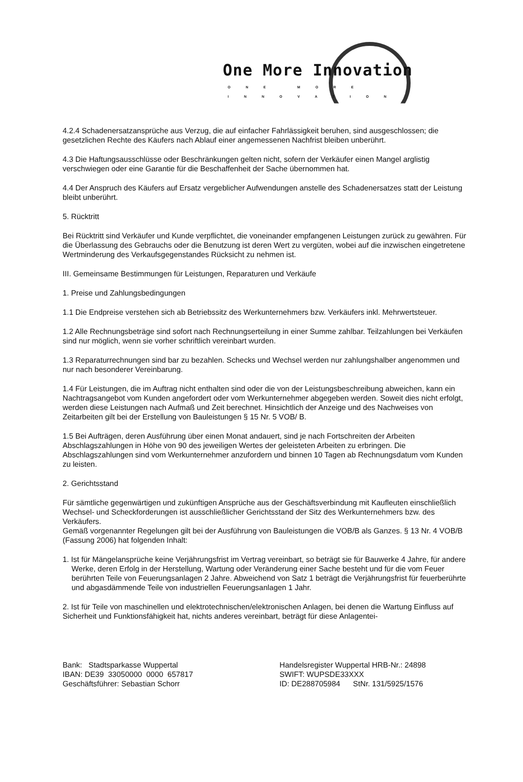One More Innovation ONE MORE INNOVATION
4.2.4 Schadenersatzansprüche aus Verzug, die auf einfacher Fahrlässigkeit beruhen, sind ausgeschlossen; die gesetzlichen Rechte des Käufers nach Ablauf einer angemessenen Nachfrist bleiben unberührt.
4.3 Die Haftungsausschlüsse oder Beschränkungen gelten nicht, sofern der Verkäufer einen Mangel arglistig verschwiegen oder eine Garantie für die Beschaffenheit der Sache übernommen hat.
4.4 Der Anspruch des Käufers auf Ersatz vergeblicher Aufwendungen anstelle des Schadenersatzes statt der Leistung bleibt unberührt.
5. Rücktritt
Bei Rücktritt sind Verkäufer und Kunde verpflichtet, die voneinander empfangenen Leistungen zurück zu gewähren. Für die Überlassung des Gebrauchs oder die Benutzung ist deren Wert zu vergüten, wobei auf die inzwischen eingetretene Wertminderung des Verkaufsgegenstandes Rücksicht zu nehmen ist.
III. Gemeinsame Bestimmungen für Leistungen, Reparaturen und Verkäufe
1. Preise und Zahlungsbedingungen
1.1 Die Endpreise verstehen sich ab Betriebssitz des Werkunternehmers bzw. Verkäufers inkl. Mehrwertsteuer.
1.2 Alle Rechnungsbeträge sind sofort nach Rechnungserteilung in einer Summe zahlbar. Teilzahlungen bei Verkäufen sind nur möglich, wenn sie vorher schriftlich vereinbart wurden.
1.3 Reparaturrechnungen sind bar zu bezahlen. Schecks und Wechsel werden nur zahlungshalber angenommen und nur nach besonderer Vereinbarung.
1.4 Für Leistungen, die im Auftrag nicht enthalten sind oder die von der Leistungsbeschreibung abweichen, kann ein Nachtragsangebot vom Kunden angefordert oder vom Werkunternehmer abgegeben werden. Soweit dies nicht erfolgt, werden diese Leistungen nach Aufmaß und Zeit berechnet. Hinsichtlich der Anzeige und des Nachweises von Zeitarbeiten gilt bei der Erstellung von Bauleistungen § 15 Nr. 5 VOB/ B.
1.5 Bei Aufträgen, deren Ausführung über einen Monat andauert, sind je nach Fortschreiten der Arbeiten Abschlagszahlungen in Höhe von 90 des jeweiligen Wertes der geleisteten Arbeiten zu erbringen. Die Abschlagszahlungen sind vom Werkunternehmer anzufordern und binnen 10 Tagen ab Rechnungsdatum vom Kunden zu leisten.
2. Gerichtsstand
Für sämtliche gegenwärtigen und zukünftigen Ansprüche aus der Geschäftsverbindung mit Kaufleuten einschließlich Wechsel- und Scheckforderungen ist ausschließlicher Gerichtsstand der Sitz des Werkunternehmers bzw. des Verkäufers.
Gemäß vorgenannter Regelungen gilt bei der Ausführung von Bauleistungen die VOB/B als Ganzes. § 13 Nr. 4 VOB/B (Fassung 2006) hat folgenden Inhalt:
1. Ist für Mängelansprüche keine Verjährungsfrist im Vertrag vereinbart, so beträgt sie für Bauwerke 4 Jahre, für andere Werke, deren Erfolg in der Herstellung, Wartung oder Veränderung einer Sache besteht und für die vom Feuer berührten Teile von Feuerungsanlagen 2 Jahre. Abweichend von Satz 1 beträgt die Verjährungsfrist für feuerberührte und abgasdämmende Teile von industriellen Feuerungsanlagen 1 Jahr.
2. Ist für Teile von maschinellen und elektrotechnischen/elektronischen Anlagen, bei denen die Wartung Einfluss auf Sicherheit und Funktionsfähigkeit hat, nichts anderes vereinbart, beträgt für diese Anlagentei-
Bank: Stadtsparkasse Wuppertal
IBAN: DE39 33050000 0000 657817
Geschäftsführer: Sebastian Schorr
Handelsregister Wuppertal HRB-Nr.: 24898
SWIFT: WUPSDE33XXX
ID: DE288705984 StNr. 131/5925/1576